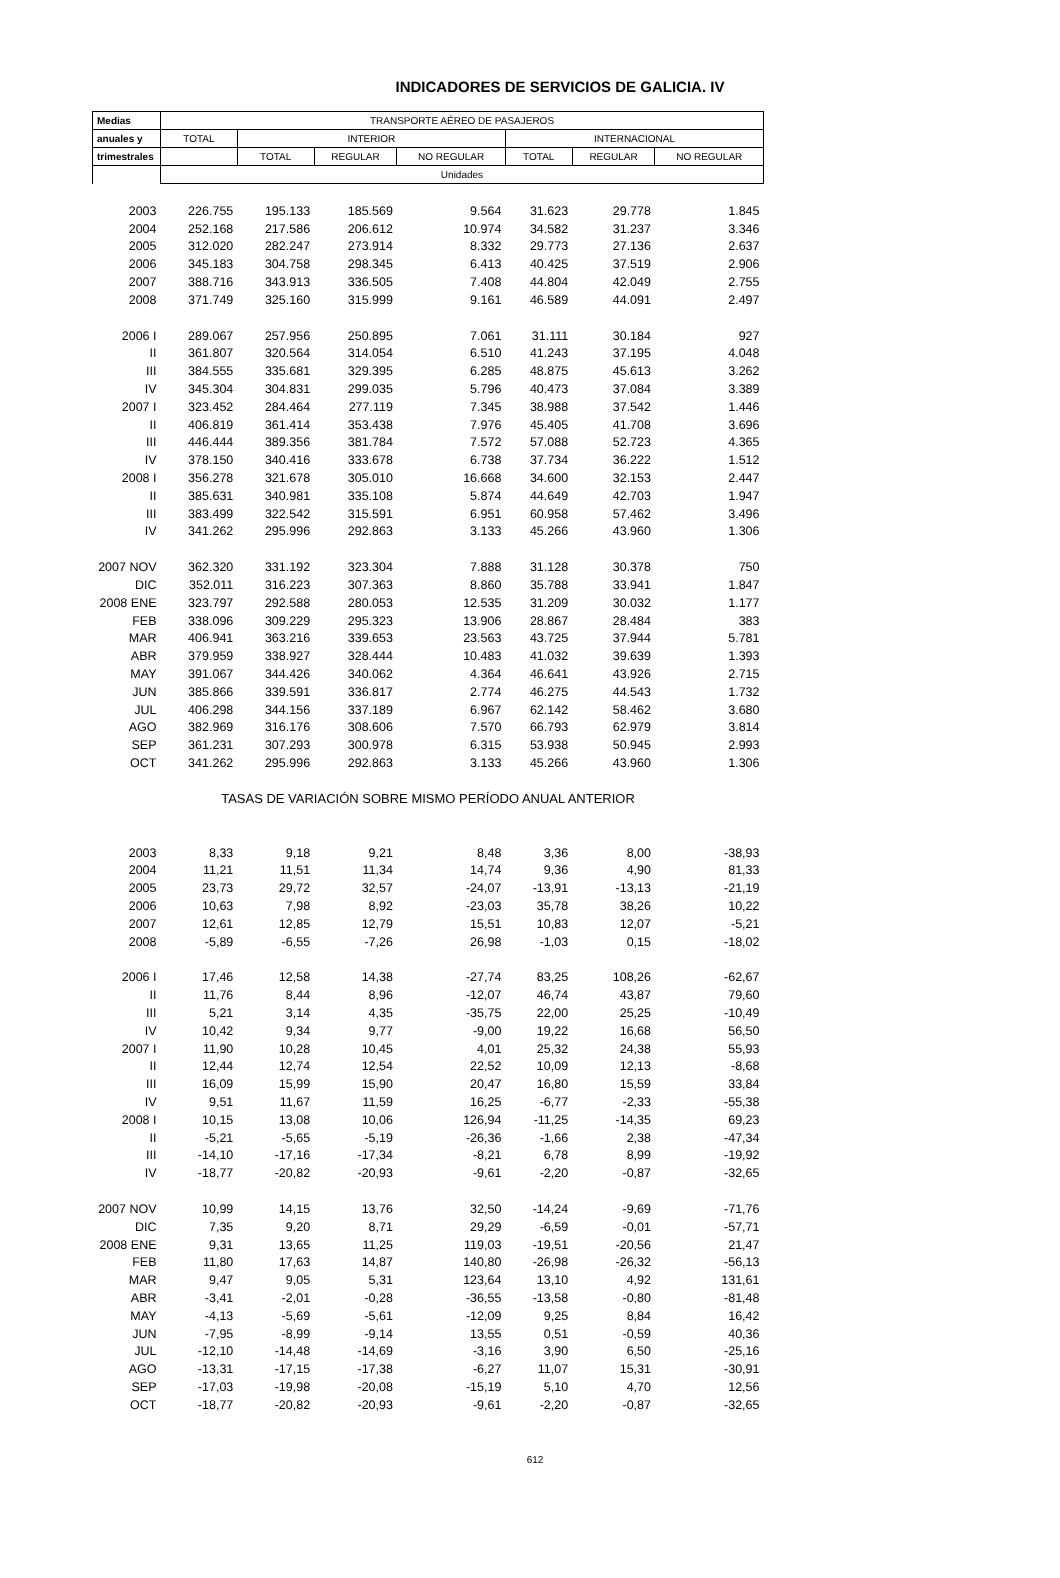INDICADORES DE SERVICIOS DE GALICIA. IV
| Medias | TRANSPORTE AÉREO DE PASAJEROS | | | | | | |
| --- | --- | --- | --- | --- | --- | --- | --- |
| anuales y | TOTAL | INTERIOR | | | INTERNACIONAL | | |
| trimestrales | | TOTAL | REGULAR | NO REGULAR | TOTAL | REGULAR | NO REGULAR |
| | Unidades | | | | | | |
| 2003 | 226.755 | 195.133 | 185.569 | 9.564 | 31.623 | 29.778 | 1.845 |
| 2004 | 252.168 | 217.586 | 206.612 | 10.974 | 34.582 | 31.237 | 3.346 |
| 2005 | 312.020 | 282.247 | 273.914 | 8.332 | 29.773 | 27.136 | 2.637 |
| 2006 | 345.183 | 304.758 | 298.345 | 6.413 | 40.425 | 37.519 | 2.906 |
| 2007 | 388.716 | 343.913 | 336.505 | 7.408 | 44.804 | 42.049 | 2.755 |
| 2008 | 371.749 | 325.160 | 315.999 | 9.161 | 46.589 | 44.091 | 2.497 |
| 2006 I | 289.067 | 257.956 | 250.895 | 7.061 | 31.111 | 30.184 | 927 |
| II | 361.807 | 320.564 | 314.054 | 6.510 | 41.243 | 37.195 | 4.048 |
| III | 384.555 | 335.681 | 329.395 | 6.285 | 48.875 | 45.613 | 3.262 |
| IV | 345.304 | 304.831 | 299.035 | 5.796 | 40.473 | 37.084 | 3.389 |
| 2007 I | 323.452 | 284.464 | 277.119 | 7.345 | 38.988 | 37.542 | 1.446 |
| II | 406.819 | 361.414 | 353.438 | 7.976 | 45.405 | 41.708 | 3.696 |
| III | 446.444 | 389.356 | 381.784 | 7.572 | 57.088 | 52.723 | 4.365 |
| IV | 378.150 | 340.416 | 333.678 | 6.738 | 37.734 | 36.222 | 1.512 |
| 2008 I | 356.278 | 321.678 | 305.010 | 16.668 | 34.600 | 32.153 | 2.447 |
| II | 385.631 | 340.981 | 335.108 | 5.874 | 44.649 | 42.703 | 1.947 |
| III | 383.499 | 322.542 | 315.591 | 6.951 | 60.958 | 57.462 | 3.496 |
| IV | 341.262 | 295.996 | 292.863 | 3.133 | 45.266 | 43.960 | 1.306 |
| 2007 NOV | 362.320 | 331.192 | 323.304 | 7.888 | 31.128 | 30.378 | 750 |
| DIC | 352.011 | 316.223 | 307.363 | 8.860 | 35.788 | 33.941 | 1.847 |
| 2008 ENE | 323.797 | 292.588 | 280.053 | 12.535 | 31.209 | 30.032 | 1.177 |
| FEB | 338.096 | 309.229 | 295.323 | 13.906 | 28.867 | 28.484 | 383 |
| MAR | 406.941 | 363.216 | 339.653 | 23.563 | 43.725 | 37.944 | 5.781 |
| ABR | 379.959 | 338.927 | 328.444 | 10.483 | 41.032 | 39.639 | 1.393 |
| MAY | 391.067 | 344.426 | 340.062 | 4.364 | 46.641 | 43.926 | 2.715 |
| JUN | 385.866 | 339.591 | 336.817 | 2.774 | 46.275 | 44.543 | 1.732 |
| JUL | 406.298 | 344.156 | 337.189 | 6.967 | 62.142 | 58.462 | 3.680 |
| AGO | 382.969 | 316.176 | 308.606 | 7.570 | 66.793 | 62.979 | 3.814 |
| SEP | 361.231 | 307.293 | 300.978 | 6.315 | 53.938 | 50.945 | 2.993 |
| OCT | 341.262 | 295.996 | 292.863 | 3.133 | 45.266 | 43.960 | 1.306 |
| TASAS DE VARIACIÓN SOBRE MISMO PERÍODO ANUAL ANTERIOR | | | | | | | |
| 2003 | 8,33 | 9,18 | 9,21 | 8,48 | 3,36 | 8,00 | -38,93 |
| 2004 | 11,21 | 11,51 | 11,34 | 14,74 | 9,36 | 4,90 | 81,33 |
| 2005 | 23,73 | 29,72 | 32,57 | -24,07 | -13,91 | -13,13 | -21,19 |
| 2006 | 10,63 | 7,98 | 8,92 | -23,03 | 35,78 | 38,26 | 10,22 |
| 2007 | 12,61 | 12,85 | 12,79 | 15,51 | 10,83 | 12,07 | -5,21 |
| 2008 | -5,89 | -6,55 | -7,26 | 26,98 | -1,03 | 0,15 | -18,02 |
| 2006 I | 17,46 | 12,58 | 14,38 | -27,74 | 83,25 | 108,26 | -62,67 |
| II | 11,76 | 8,44 | 8,96 | -12,07 | 46,74 | 43,87 | 79,60 |
| III | 5,21 | 3,14 | 4,35 | -35,75 | 22,00 | 25,25 | -10,49 |
| IV | 10,42 | 9,34 | 9,77 | -9,00 | 19,22 | 16,68 | 56,50 |
| 2007 I | 11,90 | 10,28 | 10,45 | 4,01 | 25,32 | 24,38 | 55,93 |
| II | 12,44 | 12,74 | 12,54 | 22,52 | 10,09 | 12,13 | -8,68 |
| III | 16,09 | 15,99 | 15,90 | 20,47 | 16,80 | 15,59 | 33,84 |
| IV | 9,51 | 11,67 | 11,59 | 16,25 | -6,77 | -2,33 | -55,38 |
| 2008 I | 10,15 | 13,08 | 10,06 | 126,94 | -11,25 | -14,35 | 69,23 |
| II | -5,21 | -5,65 | -5,19 | -26,36 | -1,66 | 2,38 | -47,34 |
| III | -14,10 | -17,16 | -17,34 | -8,21 | 6,78 | 8,99 | -19,92 |
| IV | -18,77 | -20,82 | -20,93 | -9,61 | -2,20 | -0,87 | -32,65 |
| 2007 NOV | 10,99 | 14,15 | 13,76 | 32,50 | -14,24 | -9,69 | -71,76 |
| DIC | 7,35 | 9,20 | 8,71 | 29,29 | -6,59 | -0,01 | -57,71 |
| 2008 ENE | 9,31 | 13,65 | 11,25 | 119,03 | -19,51 | -20,56 | 21,47 |
| FEB | 11,80 | 17,63 | 14,87 | 140,80 | -26,98 | -26,32 | -56,13 |
| MAR | 9,47 | 9,05 | 5,31 | 123,64 | 13,10 | 4,92 | 131,61 |
| ABR | -3,41 | -2,01 | -0,28 | -36,55 | -13,58 | -0,80 | -81,48 |
| MAY | -4,13 | -5,69 | -5,61 | -12,09 | 9,25 | 8,84 | 16,42 |
| JUN | -7,95 | -8,99 | -9,14 | 13,55 | 0,51 | -0,59 | 40,36 |
| JUL | -12,10 | -14,48 | -14,69 | -3,16 | 3,90 | 6,50 | -25,16 |
| AGO | -13,31 | -17,15 | -17,38 | -6,27 | 11,07 | 15,31 | -30,91 |
| SEP | -17,03 | -19,98 | -20,08 | -15,19 | 5,10 | 4,70 | 12,56 |
| OCT | -18,77 | -20,82 | -20,93 | -9,61 | -2,20 | -0,87 | -32,65 |
612